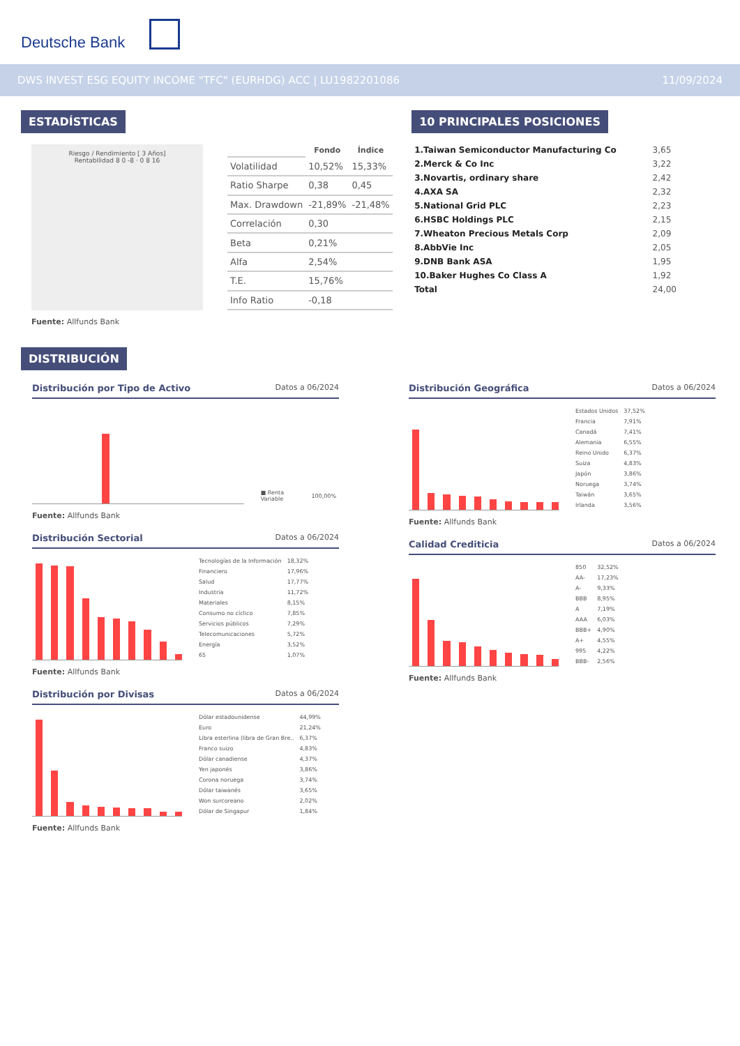Deutsche Bank
DWS INVEST ESG EQUITY INCOME "TFC" (EURHDG) ACC | LU1982201086 11/09/2024
ESTADÍSTICAS
Riesgo / Rendimiento [ 3 Años]
Rentabilidad 8 0 -8 · 0 8 16
| | Fondo | Índice |
| Volatilidad | 10,52% | 15,33% |
| Ratio Sharpe | 0,38 | 0,45 |
| Max. Drawdown | -21,89% | -21,48% |
| Correlación | 0,30 | |
| Beta | 0,21% | |
| Alfa | 2,54% | |
| T.E. | 15,76% | |
| Info Ratio | -0,18 | |
Fuente: Allfunds Bank
10 PRINCIPALES POSICIONES
| 1.Taiwan Semiconductor Manufacturing Co | 3,65 |
| 2.Merck & Co Inc | 3,22 |
| 3.Novartis, ordinary share | 2,42 |
| 4.AXA SA | 2,32 |
| 5.National Grid PLC | 2,23 |
| 6.HSBC Holdings PLC | 2,15 |
| 7.Wheaton Precious Metals Corp | 2,09 |
| 8.AbbVie Inc | 2,05 |
| 9.DNB Bank ASA | 1,95 |
| 10.Baker Hughes Co Class A | 1,92 |
| Total | 24,00 |
DISTRIBUCIÓN
Distribución por Tipo de Activo Datos a 06/2024
| ■ Renta Variable | 100,00% |
Fuente: Allfunds Bank
Distribución Sectorial Datos a 06/2024
| Tecnologías de la Información | 18,32% |
| Financiero | 17,96% |
| Salud | 17,77% |
| Industria | 11,72% |
| Materiales | 8,15% |
| Consumo no cíclico | 7,85% |
| Servicios públicos | 7,29% |
| Telecomunicaciones | 5,72% |
| Energía | 3,52% |
| 65 | 1,07% |
Fuente: Allfunds Bank
Distribución por Divisas Datos a 06/2024
| Dólar estadounidense | 44,99% |
| Euro | 21,24% |
| Libra esterlina (libra de Gran Bre.. | 6,37% |
| Franco suizo | 4,83% |
| Dólar canadiense | 4,37% |
| Yen japonés | 3,86% |
| Corona noruega | 3,74% |
| Dólar taiwanés | 3,65% |
| Won surcoreano | 2,02% |
| Dólar de Singapur | 1,84% |
Fuente: Allfunds Bank
Distribución Geográfica Datos a 06/2024
| Estados Unidos | 37,52% |
| Francia | 7,91% |
| Canadá | 7,41% |
| Alemania | 6,55% |
| Reino Unido | 6,37% |
| Suiza | 4,83% |
| Japón | 3,86% |
| Noruega | 3,74% |
| Taiwán | 3,65% |
| Irlanda | 3,56% |
Fuente: Allfunds Bank
Calidad Crediticia Datos a 06/2024
| 850 | 32,52% |
| AA- | 17,23% |
| A- | 9,33% |
| BBB | 8,95% |
| A | 7,19% |
| AAA | 6,03% |
| BBB+ | 4,90% |
| A+ | 4,55% |
| 995 | 4,22% |
| BBB- | 2,56% |
Fuente: Allfunds Bank